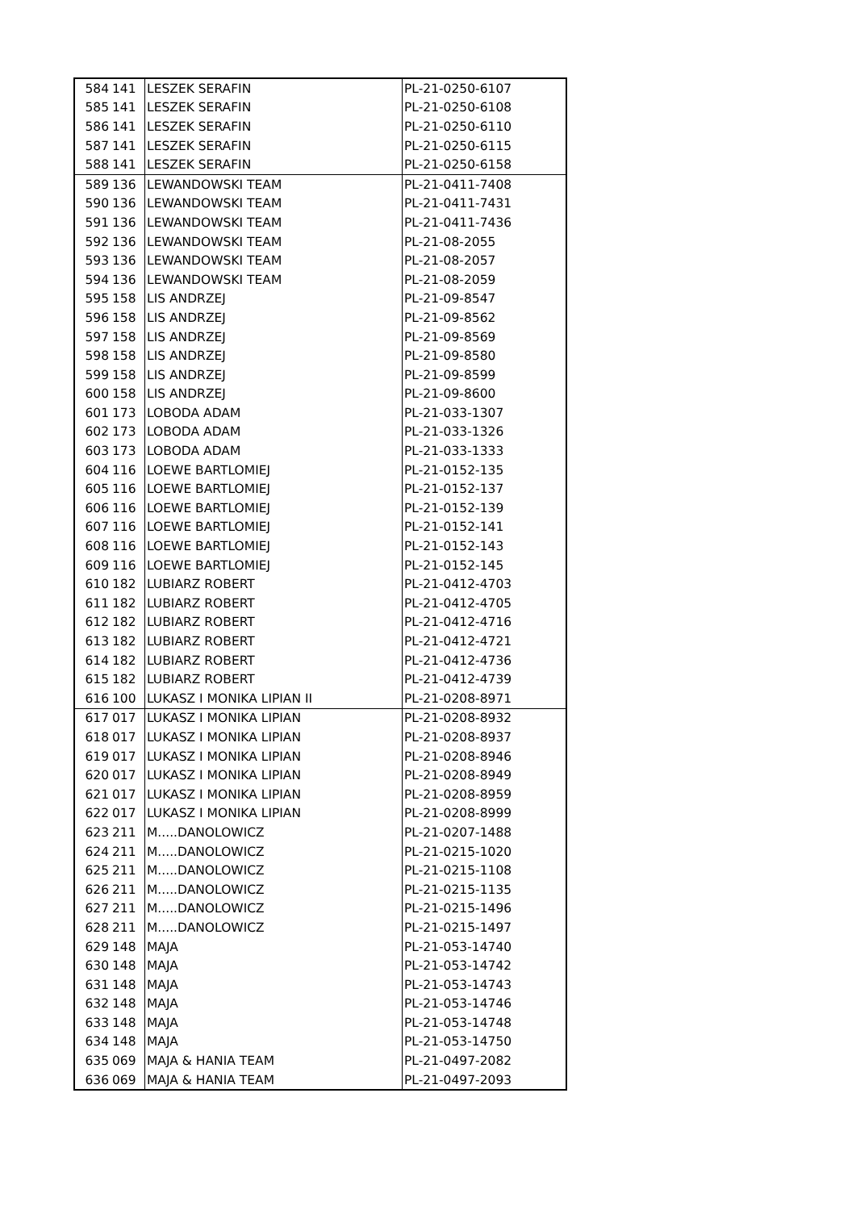| 584 | 141 | LESZEK SERAFIN | PL-21-0250-6107 |
| 585 | 141 | LESZEK SERAFIN | PL-21-0250-6108 |
| 586 | 141 | LESZEK SERAFIN | PL-21-0250-6110 |
| 587 | 141 | LESZEK SERAFIN | PL-21-0250-6115 |
| 588 | 141 | LESZEK SERAFIN | PL-21-0250-6158 |
| 589 | 136 | LEWANDOWSKI TEAM | PL-21-0411-7408 |
| 590 | 136 | LEWANDOWSKI TEAM | PL-21-0411-7431 |
| 591 | 136 | LEWANDOWSKI TEAM | PL-21-0411-7436 |
| 592 | 136 | LEWANDOWSKI TEAM | PL-21-08-2055 |
| 593 | 136 | LEWANDOWSKI TEAM | PL-21-08-2057 |
| 594 | 136 | LEWANDOWSKI TEAM | PL-21-08-2059 |
| 595 | 158 | LIS ANDRZEJ | PL-21-09-8547 |
| 596 | 158 | LIS ANDRZEJ | PL-21-09-8562 |
| 597 | 158 | LIS ANDRZEJ | PL-21-09-8569 |
| 598 | 158 | LIS ANDRZEJ | PL-21-09-8580 |
| 599 | 158 | LIS ANDRZEJ | PL-21-09-8599 |
| 600 | 158 | LIS ANDRZEJ | PL-21-09-8600 |
| 601 | 173 | LOBODA ADAM | PL-21-033-1307 |
| 602 | 173 | LOBODA ADAM | PL-21-033-1326 |
| 603 | 173 | LOBODA ADAM | PL-21-033-1333 |
| 604 | 116 | LOEWE BARTLOMIEJ | PL-21-0152-135 |
| 605 | 116 | LOEWE BARTLOMIEJ | PL-21-0152-137 |
| 606 | 116 | LOEWE BARTLOMIEJ | PL-21-0152-139 |
| 607 | 116 | LOEWE BARTLOMIEJ | PL-21-0152-141 |
| 608 | 116 | LOEWE BARTLOMIEJ | PL-21-0152-143 |
| 609 | 116 | LOEWE BARTLOMIEJ | PL-21-0152-145 |
| 610 | 182 | LUBIARZ ROBERT | PL-21-0412-4703 |
| 611 | 182 | LUBIARZ ROBERT | PL-21-0412-4705 |
| 612 | 182 | LUBIARZ ROBERT | PL-21-0412-4716 |
| 613 | 182 | LUBIARZ ROBERT | PL-21-0412-4721 |
| 614 | 182 | LUBIARZ ROBERT | PL-21-0412-4736 |
| 615 | 182 | LUBIARZ ROBERT | PL-21-0412-4739 |
| 616 | 100 | LUKASZ I MONIKA LIPIAN II | PL-21-0208-8971 |
| 617 | 017 | LUKASZ I MONIKA LIPIAN | PL-21-0208-8932 |
| 618 | 017 | LUKASZ I MONIKA LIPIAN | PL-21-0208-8937 |
| 619 | 017 | LUKASZ I MONIKA LIPIAN | PL-21-0208-8946 |
| 620 | 017 | LUKASZ I MONIKA LIPIAN | PL-21-0208-8949 |
| 621 | 017 | LUKASZ I MONIKA LIPIAN | PL-21-0208-8959 |
| 622 | 017 | LUKASZ I MONIKA LIPIAN | PL-21-0208-8999 |
| 623 | 211 | M.....DANOLOWICZ | PL-21-0207-1488 |
| 624 | 211 | M.....DANOLOWICZ | PL-21-0215-1020 |
| 625 | 211 | M.....DANOLOWICZ | PL-21-0215-1108 |
| 626 | 211 | M.....DANOLOWICZ | PL-21-0215-1135 |
| 627 | 211 | M.....DANOLOWICZ | PL-21-0215-1496 |
| 628 | 211 | M.....DANOLOWICZ | PL-21-0215-1497 |
| 629 | 148 | MAJA | PL-21-053-14740 |
| 630 | 148 | MAJA | PL-21-053-14742 |
| 631 | 148 | MAJA | PL-21-053-14743 |
| 632 | 148 | MAJA | PL-21-053-14746 |
| 633 | 148 | MAJA | PL-21-053-14748 |
| 634 | 148 | MAJA | PL-21-053-14750 |
| 635 | 069 | MAJA & HANIA TEAM | PL-21-0497-2082 |
| 636 | 069 | MAJA & HANIA TEAM | PL-21-0497-2093 |